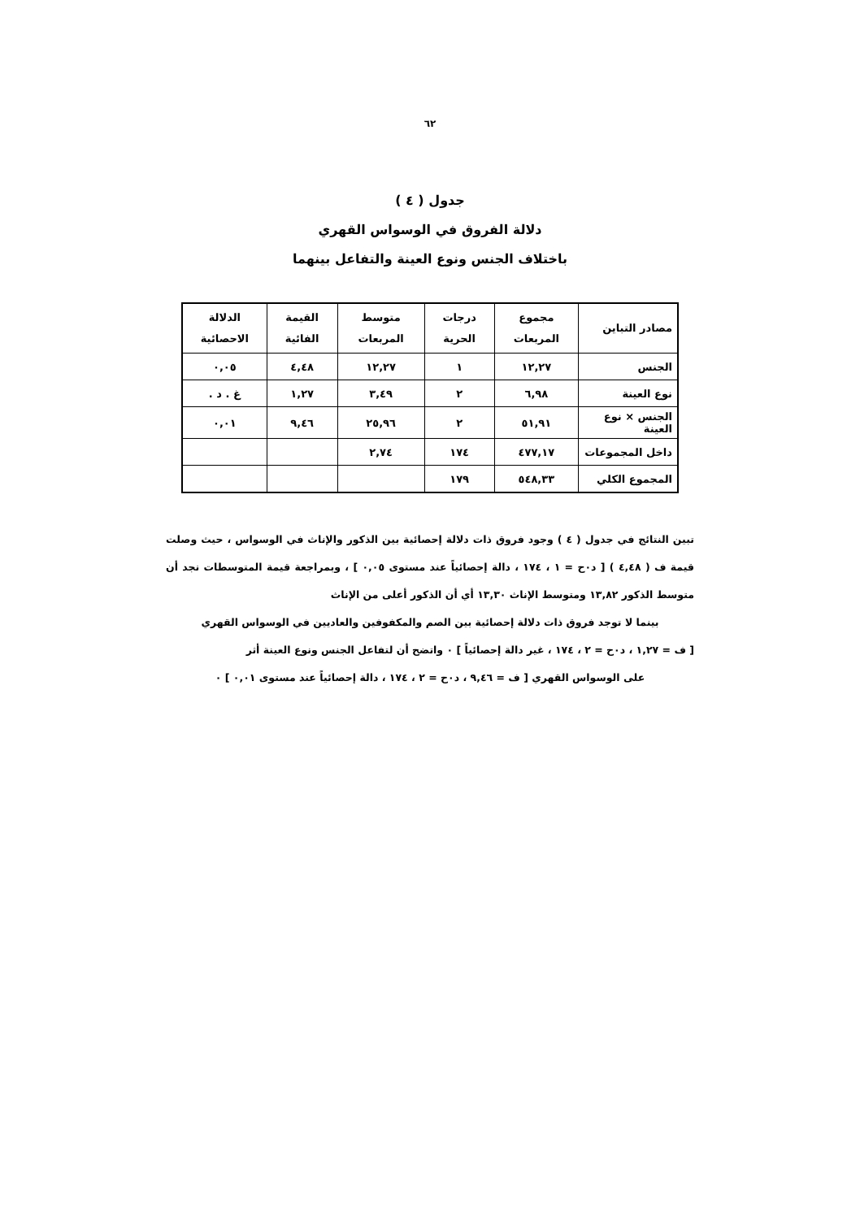٦٢
جدول ( ٤ )
دلالة الفروق في الوسواس القهري
باختلاف الجنس ونوع العينة والتفاعل بينهما
| مصادر التباين | مجموع المربعات | درجات الحرية | متوسط المربعات | القيمة الفائية | الدلالة الاحصائية |
| --- | --- | --- | --- | --- | --- |
| الجنس | ١٢,٢٧ | ١ | ١٢,٢٧ | ٤,٤٨ | ٠,٠٥ |
| نوع العينة | ٦,٩٨ | ٢ | ٣,٤٩ | ١,٢٧ | غ . د . |
| الجنس × نوع العينة | ٥١,٩١ | ٢ | ٢٥,٩٦ | ٩,٤٦ | ٠,٠١ |
| داخل المجموعات | ٤٧٧,١٧ | ١٧٤ | ٢,٧٤ | | |
| المجموع الكلي | ٥٤٨,٣٣ | ١٧٩ | | | |
تبين النتائج في جدول ( ٤ ) وجود فروق ذات دلالة إحصائية بين الذكور والإناث في الوسواس ، حيث وصلت قيمة ف ( ٤,٤٨ ) [ د٠ح = ١ ، ١٧٤ ، دالة إحصائياً عند مستوى ٠,٠٥ ] ، وبمراجعة قيمة المتوسطات نجد أن متوسط الذكور ١٣,٨٢ ومتوسط الإناث ١٣,٣٠ أي أن الذكور أعلى من الإناث
بينما لا توجد فروق ذات دلالة إحصائية بين الصم والمكفوفين والعاديين في الوسواس القهري
[ ف = ١,٢٧ ، د٠ح = ٢ ، ١٧٤ ، غير دالة إحصائياً ] ٠ واتضح أن لتفاعل الجنس ونوع العينة أثر
على الوسواس القهري [ ف = ٩,٤٦ ، د٠ح = ٢ ، ١٧٤ ، دالة إحصائياً عند مستوى ٠,٠١ ] ٠